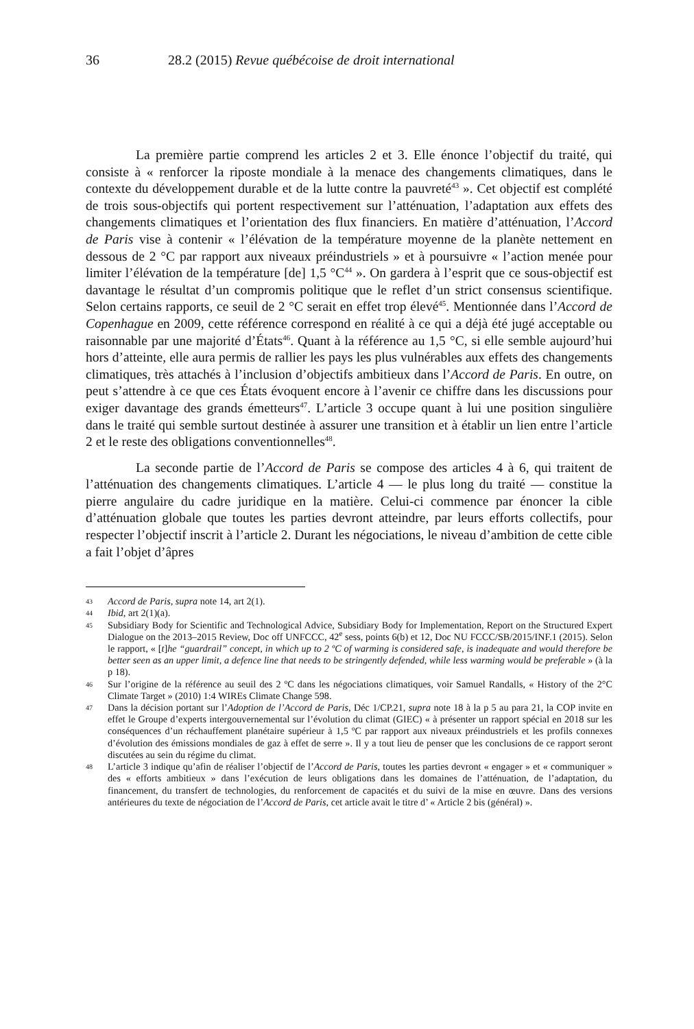36 28.2 (2015) Revue québécoise de droit international
La première partie comprend les articles 2 et 3. Elle énonce l’objectif du traité, qui consiste à « renforcer la riposte mondiale à la menace des changements climatiques, dans le contexte du développement durable et de la lutte contre la pauvreté<sup>43</sup> ». Cet objectif est complété de trois sous-objectifs qui portent respectivement sur l’atténuation, l’adaptation aux effets des changements climatiques et l’orientation des flux financiers. En matière d’atténuation, l’Accord de Paris vise à contenir « l’élévation de la température moyenne de la planète nettement en dessous de 2 °C par rapport aux niveaux préindustriels » et à poursuivre « l’action menée pour limiter l’élévation de la température [de] 1,5 °C<sup>44</sup> ». On gardera à l’esprit que ce sous-objectif est davantage le résultat d’un compromis politique que le reflet d’un strict consensus scientifique. Selon certains rapports, ce seuil de 2 °C serait en effet trop élevé<sup>45</sup>. Mentionnée dans l’Accord de Copenhague en 2009, cette référence correspond en réalité à ce qui a déjà été jugé acceptable ou raisonnable par une majorité d’États<sup>46</sup>. Quant à la référence au 1,5 °C, si elle semble aujourd’hui hors d’atteinte, elle aura permis de rallier les pays les plus vulnérables aux effets des changements climatiques, très attachés à l’inclusion d’objectifs ambitieux dans l’Accord de Paris. En outre, on peut s’attendre à ce que ces États évoquent encore à l’avenir ce chiffre dans les discussions pour exiger davantage des grands émetteurs<sup>47</sup>. L’article 3 occupe quant à lui une position singulière dans le traité qui semble surtout destinée à assurer une transition et à établir un lien entre l’article 2 et le reste des obligations conventionnelles<sup>48</sup>.
La seconde partie de l’Accord de Paris se compose des articles 4 à 6, qui traitent de l’atténuation des changements climatiques. L’article 4 — le plus long du traité — constitue la pierre angulaire du cadre juridique en la matière. Celui-ci commence par énoncer la cible d’atténuation globale que toutes les parties devront atteindre, par leurs efforts collectifs, pour respecter l’objectif inscrit à l’article 2. Durant les négociations, le niveau d’ambition de cette cible a fait l’objet d’âpres
43 Accord de Paris, supra note 14, art 2(1).
44 Ibid, art 2(1)(a).
45 Subsidiary Body for Scientific and Technological Advice, Subsidiary Body for Implementation, Report on the Structured Expert Dialogue on the 2013–2015 Review, Doc off UNFCCC, 42<sup>e</sup> sess, points 6(b) et 12, Doc NU FCCC/SB/2015/INF.1 (2015). Selon le rapport, « [t]he “guardrail” concept, in which up to 2 ºC of warming is considered safe, is inadequate and would therefore be better seen as an upper limit, a defence line that needs to be stringently defended, while less warming would be preferable » (à la p 18).
46 Sur l’origine de la référence au seuil des 2 ºC dans les négociations climatiques, voir Samuel Randalls, « History of the 2°C Climate Target » (2010) 1:4 WIREs Climate Change 598.
47 Dans la décision portant sur l’Adoption de l’Accord de Paris, Déc 1/CP.21, supra note 18 à la p 5 au para 21, la COP invite en effet le Groupe d’experts intergouvernemental sur l’évolution du climat (GIEC) « à présenter un rapport spécial en 2018 sur les conséquences d’un réchauffement planétaire supérieur à 1,5 ºC par rapport aux niveaux préindustriels et les profils connexes d’évolution des émissions mondiales de gaz à effet de serre ». Il y a tout lieu de penser que les conclusions de ce rapport seront discutées au sein du régime du climat.
48 L’article 3 indique qu’afin de réaliser l’objectif de l’Accord de Paris, toutes les parties devront « engager » et « communiquer » des « efforts ambitieux » dans l’exécution de leurs obligations dans les domaines de l’atténuation, de l’adaptation, du financement, du transfert de technologies, du renforcement de capacités et du suivi de la mise en œuvre. Dans des versions antérieures du texte de négociation de l’Accord de Paris, cet article avait le titre d’ « Article 2 bis (général) ».